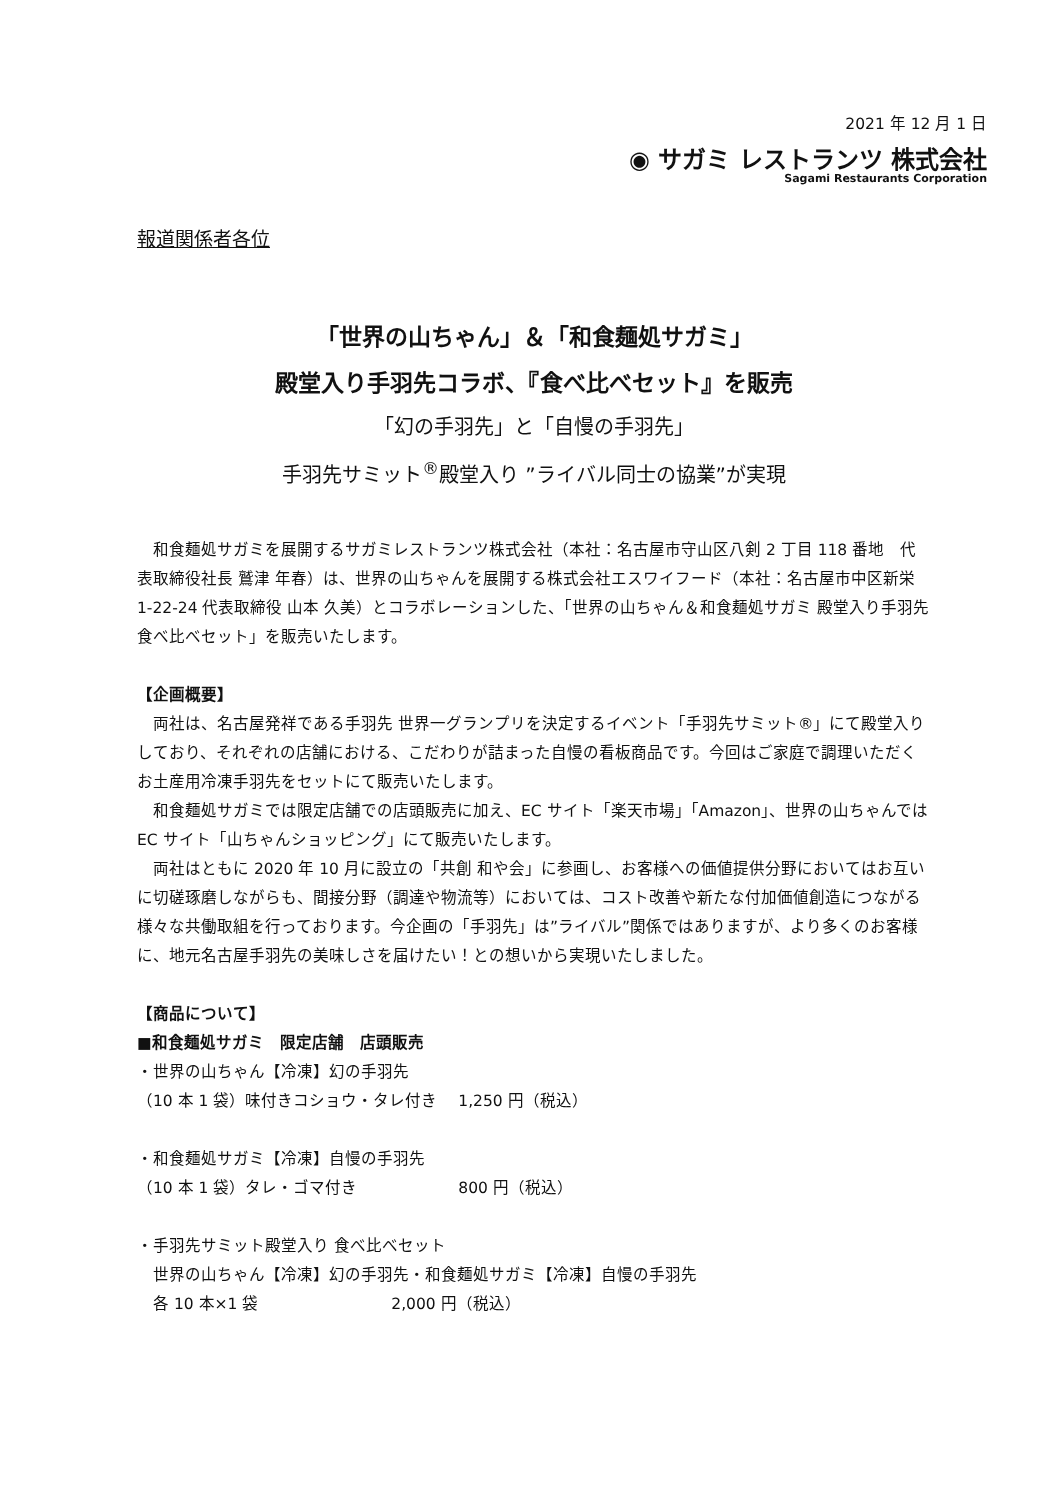2021 年 12 月 1 日
◉ サガミ レストランツ 株式会社
Sagami Restaurants Corporation
報道関係者各位
「世界の山ちゃん」＆「和食麺処サガミ」
殿堂入り手羽先コラボ、『食べ比べセット』を販売
「幻の手羽先」と「自慢の手羽先」
手羽先サミット<sup>®</sup>殿堂入り ”ライバル同士の協業”が実現
　和食麺処サガミを展開するサガミレストランツ株式会社（本社：名古屋市守山区八剣 2 丁目 118 番地　代表取締役社長 鷲津 年春）は、世界の山ちゃんを展開する株式会社エスワイフード（本社：名古屋市中区新栄 1-22-24 代表取締役 山本 久美）とコラボレーションした、「世界の山ちゃん＆和食麺処サガミ 殿堂入り手羽先 食べ比べセット」を販売いたします。
【企画概要】
　両社は、名古屋発祥である手羽先 世界一グランプリを決定するイベント「手羽先サミット®」にて殿堂入りしており、それぞれの店舗における、こだわりが詰まった自慢の看板商品です。今回はご家庭で調理いただくお土産用冷凍手羽先をセットにて販売いたします。
　和食麺処サガミでは限定店舗での店頭販売に加え、EC サイト「楽天市場」「Amazon」、世界の山ちゃんでは EC サイト「山ちゃんショッピング」にて販売いたします。
　両社はともに 2020 年 10 月に設立の「共創 和や会」に参画し、お客様への価値提供分野においてはお互いに切磋琢磨しながらも、間接分野（調達や物流等）においては、コスト改善や新たな付加価値創造につながる様々な共働取組を行っております。今企画の「手羽先」は”ライバル”関係ではありますが、より多くのお客様に、地元名古屋手羽先の美味しさを届けたい！との想いから実現いたしました。
【商品について】
■和食麺処サガミ　限定店舗　店頭販売
・世界の山ちゃん【冷凍】幻の手羽先
（10 本 1 袋）味付きコショウ・タレ付き　 1,250 円（税込）
・和食麺処サガミ【冷凍】自慢の手羽先
（10 本 1 袋）タレ・ゴマ付き　　　　　　 800 円（税込）
・手羽先サミット殿堂入り 食べ比べセット
　世界の山ちゃん【冷凍】幻の手羽先・和食麺処サガミ【冷凍】自慢の手羽先
　各 10 本×1 袋　　　　　　　　 2,000 円（税込）